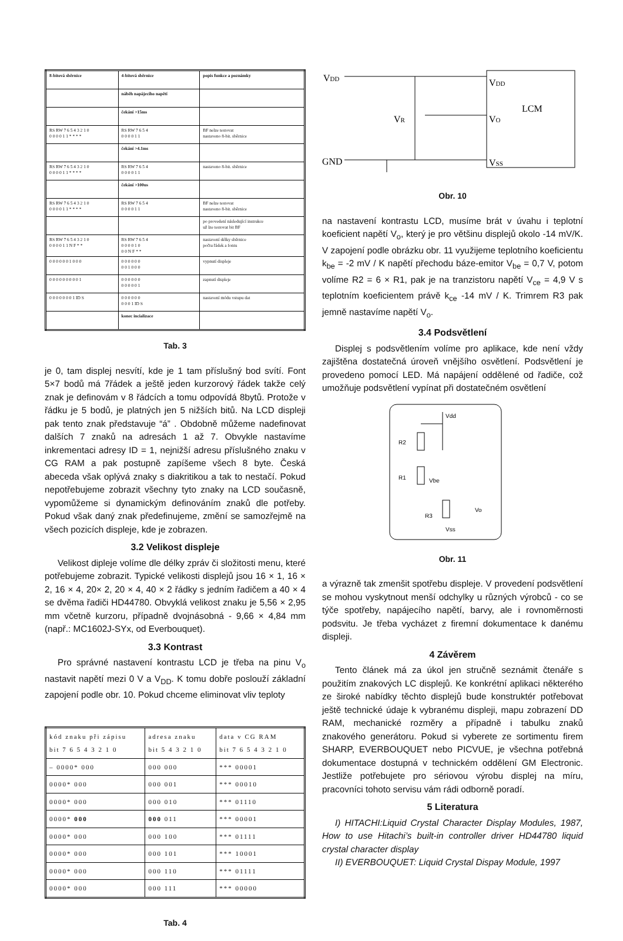| 8-bitová sběrnice | 4-bitová sběrnice | popis funkce a poznámky |
| --- | --- | --- |
| | náběh napájecího napětí | |
| | čekání >15ms | |
| RS RW 7 6 5 4 3 2 1 0 0 0 0 0 1 1 * * * * | RS RW 7 6 5 4 0 0 0 0 1 1 | BF nelze testovat nastaveno 8-bit. sběrnice |
| | čekání >4.1ms | |
| RS RW 7 6 5 4 3 2 1 0 0 0 0 0 1 1 * * * * | RS RW 7 6 5 4 0 0 0 0 1 1 | nastaveno 8-bit. sběrnice |
| | čekání >100us | |
| RS RW 7 6 5 4 3 2 1 0 0 0 0 0 1 1 * * * * | RS RW 7 6 5 4 0 0 0 0 1 1 | BF nelze testovat nastaveno 8-bit. sběrnice |
| | | po provedení následující instrukce už lze testovat bit BF |
| RS RW 7 6 5 4 3 2 1 0 0 0 0 0 1 1 N F * * | RS RW 7 6 5 4 0 0 0 0 1 0 0 0 N F * * | nastavení délky sběrnice počtu řádek a fontu |
| 0 0 0 0 0 0 1 0 0 0 | 0 0 0 0 0 0 0 0 1 0 0 0 | vypnutí displeje |
| 0 0 0 0 0 0 0 0 0 1 | 0 0 0 0 0 0 0 0 0 0 0 1 | zapnutí displeje |
| 0 0 0 0 0 0 0 1 ID S | 0 0 0 0 0 0 0 0 0 1 ID S | nastavení módu vstupu dat |
| | konec incializace | |
Tab. 3
je 0, tam displej nesvítí, kde je 1 tam příslušný bod svítí. Font 5×7 bodů má 7řádek a ještě jeden kurzorový řádek takže celý znak je definovám v 8 řádcích a tomu odpovídá 8bytů. Protože v řádku je 5 bodů, je platných jen 5 nižších bitů. Na LCD displeji pak tento znak představuje “á” . Obdobně můžeme nadefinovat dalších 7 znaků na adresách 1 až 7. Obvykle nastavíme inkrementaci adresy ID = 1, nejnižší adresu příslušného znaku v CG RAM a pak postupně zapíšeme všech 8 byte. Česká abeceda však oplývá znaky s diakritikou a tak to nestačí. Pokud nepotřebujeme zobrazit všechny tyto znaky na LCD současně, vypomůžeme si dynamickým definováním znaků dle potřeby. Pokud však daný znak předefinujeme, změní se samozřejmě na všech pozicích displeje, kde je zobrazen.
3.2 Velikost displeje
Velikost dipleje volíme dle délky zpráv či složitosti menu, které potřebujeme zobrazit. Typické velikosti displejů jsou 16 × 1, 16 × 2, 16 × 4, 20× 2, 20 × 4, 40 × 2 řádky s jedním řadičem a 40 × 4 se dvěma řadiči HD44780. Obvyklá velikost znaku je 5,56 × 2,95 mm včetně kurzoru, případně dvojnásobná - 9,66 × 4,84 mm (např.: MC1602J-SYx, od Everbouquet).
3.3 Kontrast
Pro správné nastavení kontrastu LCD je třeba na pinu V<sub>o</sub> nastavit napětí mezi 0 V a V<sub>DD</sub>. K tomu dobře poslouží základní zapojení podle obr. 10. Pokud chceme eliminovat vliv teploty
| kód znaku při zápisu bit 7 6 5 4 3 2 1 0 | adresa znaku bit 5 4 3 2 1 0 | data v CG RAM bit 7 6 5 4 3 2 1 0 |
| --- | --- | --- |
| – 0000* 000 | 000 000 | *** 00001 |
| 0000* 000 | 000 001 | *** 00010 |
| 0000* 000 | 000 010 | *** 01110 |
| 0000* 000 | 000 011 | *** 00001 |
| 0000* 000 | 000 100 | *** 01111 |
| 0000* 000 | 000 101 | *** 10001 |
| 0000* 000 | 000 110 | *** 01111 |
| 0000* 000 | 000 111 | *** 00000 |
Tab. 4
VDD
GND
VDD
VO
VSS
LCM
VR
Obr. 10
na nastavení kontrastu LCD, musíme brát v úvahu i teplotní koeficient napětí V<sub>o</sub>, který je pro většinu displejů okolo -14 mV/K. V zapojení podle obrázku obr. 11 využijeme teplotního koeficientu k<sub>be</sub> = -2 mV / K napětí přechodu báze-emitor V<sub>be</sub> = 0,7 V, potom volíme R2 = 6 × R1, pak je na tranzistoru napětí V<sub>ce</sub> = 4,9 V s teplotním koeficientem právě k<sub>ce</sub> -14 mV / K. Trimrem R3 pak jemně nastavíme napětí V<sub>o</sub>.
3.4 Podsvětlení
Displej s podsvětlením volíme pro aplikace, kde není vždy zajištěna dostatečná úroveň vnějšího osvětlení. Podsvětlení je provedeno pomocí LED. Má napájení oddělené od řadiče, což umožňuje podsvětlení vypínat při dostatečném osvětlení
Vdd
R2
R1
Vbe
R3
Vo
Vss
Obr. 11
a výrazně tak zmenšit spotřebu displeje. V provedení podsvětlení se mohou vyskytnout menší odchylky u různých výrobců - co se týče spotřeby, napájecího napětí, barvy, ale i rovnoměrnosti podsvitu. Je třeba vycházet z firemní dokumentace k danému displeji.
4 Závěrem
Tento článek má za úkol jen stručně seznámit čtenáře s použitím znakových LC displejů. Ke konkrétní aplikaci některého ze široké nabídky těchto displejů bude konstruktér potřebovat ještě technické údaje k vybranému displeji, mapu zobrazení DD RAM, mechanické rozměry a případně i tabulku znaků znakového generátoru. Pokud si vyberete ze sortimentu firem SHARP, EVERBOUQUET nebo PICVUE, je všechna potřebná dokumentace dostupná v technickém oddělení GM Electronic. Jestliže potřebujete pro sériovou výrobu displej na míru, pracovníci tohoto servisu vám rádi odborně poradí.
5 Literatura
I) HITACHI:Liquid Crystal Character Display Modules, 1987, How to use Hitachi’s built-in controller driver HD44780 liquid crystal character display
II) EVERBOUQUET: Liquid Crystal Dispay Module, 1997